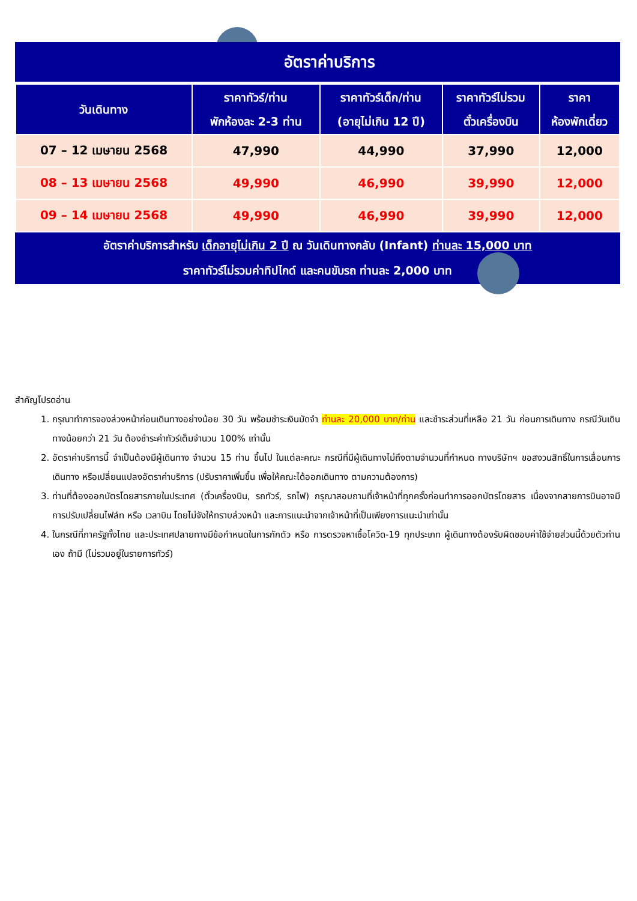อัตราค่าบริการ
| วันเดินทาง | ราคาทัวร์/ท่าน พักห้องละ 2-3 ท่าน | ราคาทัวร์เด็ก/ท่าน (อายุไม่เกิน 12 ปี) | ราคาทัวร์ไม่รวม ตั๋วเครื่องบิน | ราคา ห้องพักเดี่ยว |
| --- | --- | --- | --- | --- |
| 07 – 12 เมษายน 2568 | 47,990 | 44,990 | 37,990 | 12,000 |
| 08 – 13 เมษายน 2568 | 49,990 | 46,990 | 39,990 | 12,000 |
| 09 – 14 เมษายน 2568 | 49,990 | 46,990 | 39,990 | 12,000 |
อัตราค่าบริการสำหรับ เด็กอายุไม่เกิน 2 ปี ณ วันเดินทางกลับ (Infant) ท่านละ 15,000 บาท
ราคาทัวร์ไม่รวมค่าทิปไกด์ และคนขับรถ ท่านละ 2,000 บาท
สำคัญโปรดอ่าน
1. กรุณาทำการจองล่วงหน้าก่อนเดินทางอย่างน้อย 30 วัน พร้อมชำระเงินมัดจำ ท่านละ 20,000 บาท/ท่าน และชำระส่วนที่เหลือ 21 วัน ก่อนการเดินทาง กรณีวันเดินทางน้อยกว่า 21 วัน ต้องชำระค่าทัวร์เต็มจำนวน 100% เท่านั้น
2. อัตราค่าบริการนี้ จำเป็นต้องมีผู้เดินทาง จำนวน 15 ท่าน ขึ้นไป ในแต่ละคณะ กรณีที่มีผู้เดินทางไม่ถึงตามจำนวนที่กำหนด ทางบริษัทฯ ขอสงวนสิทธิ์ในการเลื่อนการเดินทาง หรือเปลี่ยนแปลงอัตราค่าบริการ (ปรับราคาเพิ่มขึ้น เพื่อให้คณะได้ออกเดินทาง ตามความต้องการ)
3. ท่านที่ต้องออกบัตรโดยสารภายในประเทศ (ตั๋วเครื่องบิน, รถทัวร์, รถไฟ) กรุณาสอบถามที่เจ้าหน้าที่ทุกครั้งก่อนทำการออกบัตรโดยสาร เนื่องจากสายการบินอาจมีการปรับเปลี่ยนไฟล์ท หรือ เวลาบิน โดยไม่จังให้ทราบล่วงหน้า และการแนะนำจากเจ้าหน้าที่เป็นเพียงการแนะนำเท่านั้น
4. ในกรณีที่ภาครัฐทั้งไทย และประเทศปลายทางมีข้อกำหนดในการกักตัว หรือ การตรวจหาเชื้อโควิด-19 ทุกประเภท ผู้เดินทางต้องรับผิดชอบค่าใช้จ่ายส่วนนี้ด้วยตัวท่านเอง ถ้ามี (ไม่รวมอยู่ในรายการทัวร์)